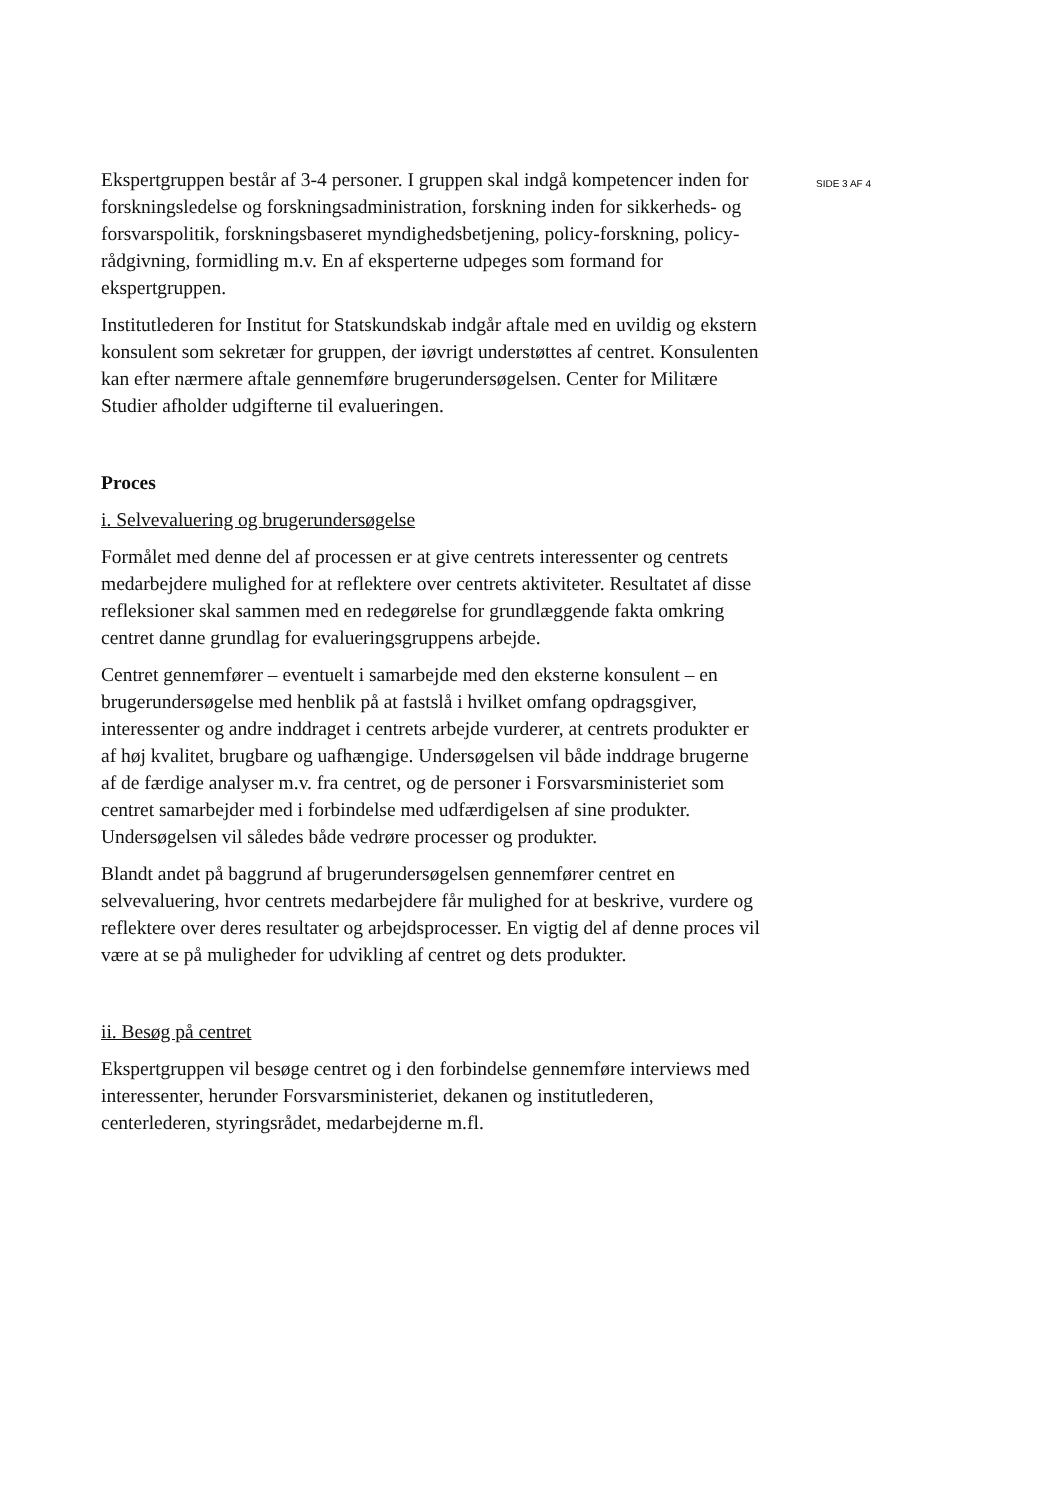Ekspertgruppen består af 3-4 personer. I gruppen skal indgå kompetencer inden for forskningsledelse og forskningsadministration, forskning inden for sikkerheds- og forsvarspolitik, forskningsbaseret myndighedsbetjening, policy-forskning, policy-rådgivning, formidling m.v. En af eksperterne udpeges som formand for ekspertgruppen.
Institutlederen for Institut for Statskundskab indgår aftale med en uvildig og ekstern konsulent som sekretær for gruppen, der iøvrigt understøttes af centret. Konsulenten kan efter nærmere aftale gennemføre brugerundersøgelsen. Center for Militære Studier afholder udgifterne til evalueringen.
Proces
i. Selvevaluering og brugerundersøgelse
Formålet med denne del af processen er at give centrets interessenter og centrets medarbejdere mulighed for at reflektere over centrets aktiviteter. Resultatet af disse refleksioner skal sammen med en redegørelse for grundlæggende fakta omkring centret danne grundlag for evalueringsgruppens arbejde.
Centret gennemfører – eventuelt i samarbejde med den eksterne konsulent – en brugerundersøgelse med henblik på at fastslå i hvilket omfang opdragsgiver, interessenter og andre inddraget i centrets arbejde vurderer, at centrets produkter er af høj kvalitet, brugbare og uafhængige. Undersøgelsen vil både inddrage brugerne af de færdige analyser m.v. fra centret, og de personer i Forsvarsministeriet som centret samarbejder med i forbindelse med udfærdigelsen af sine produkter. Undersøgelsen vil således både vedrøre processer og produkter.
Blandt andet på baggrund af brugerundersøgelsen gennemfører centret en selvevaluering, hvor centrets medarbejdere får mulighed for at beskrive, vurdere og reflektere over deres resultater og arbejdsprocesser. En vigtig del af denne proces vil være at se på muligheder for udvikling af centret og dets produkter.
ii. Besøg på centret
Ekspertgruppen vil besøge centret og i den forbindelse gennemføre interviews med interessenter, herunder Forsvarsministeriet, dekanen og institutlederen, centerlederen, styringsrådet, medarbejderne m.fl.
SIDE 3 AF 4